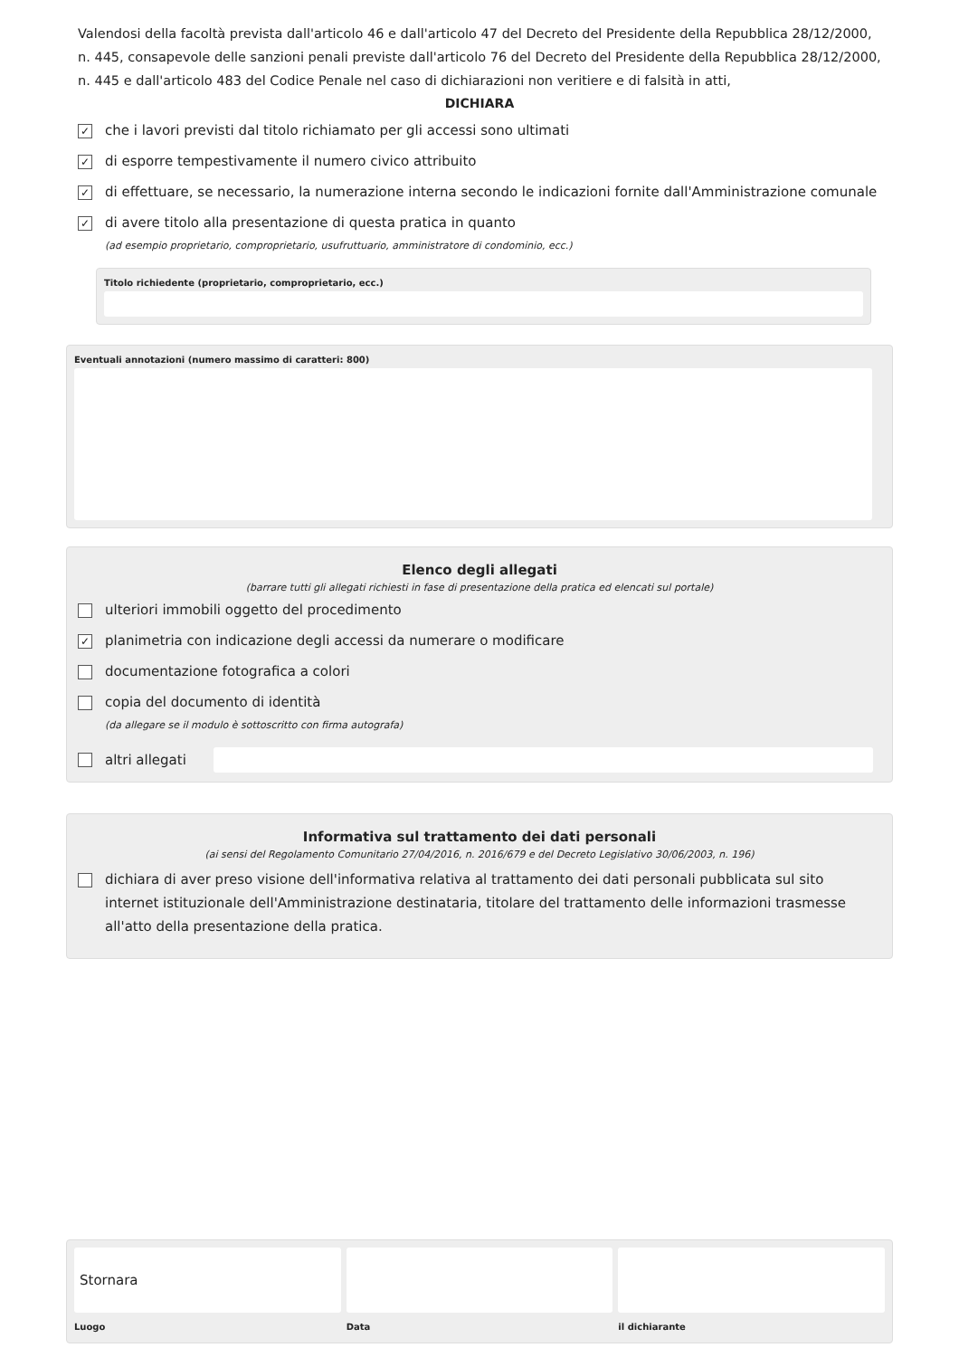Valendosi della facoltà prevista dall'articolo 46 e dall'articolo 47 del Decreto del Presidente della Repubblica 28/12/2000, n. 445, consapevole delle sanzioni penali previste dall'articolo 76 del Decreto del Presidente della Repubblica 28/12/2000, n. 445 e dall'articolo 483 del Codice Penale nel caso di dichiarazioni non veritiere e di falsità in atti,
DICHIARA
✓ che i lavori previsti dal titolo richiamato per gli accessi sono ultimati
✓ di esporre tempestivamente il numero civico attribuito
✓ di effettuare, se necessario, la numerazione interna secondo le indicazioni fornite dall'Amministrazione comunale
✓ di avere titolo alla presentazione di questa pratica in quanto
(ad esempio proprietario, comproprietario, usufruttuario, amministratore di condominio, ecc.)
Titolo richiedente (proprietario, comproprietario, ecc.)
Eventuali annotazioni (numero massimo di caratteri: 800)
Elenco degli allegati
(barrare tutti gli allegati richiesti in fase di presentazione della pratica ed elencati sul portale)
ulteriori immobili oggetto del procedimento
✓ planimetria con indicazione degli accessi da numerare o modificare
documentazione fotografica a colori
copia del documento di identità
(da allegare se il modulo è sottoscritto con firma autografa)
altri allegati
Informativa sul trattamento dei dati personali
(ai sensi del Regolamento Comunitario 27/04/2016, n. 2016/679 e del Decreto Legislativo 30/06/2003, n. 196)
dichiara di aver preso visione dell'informativa relativa al trattamento dei dati personali pubblicata sul sito internet istituzionale dell'Amministrazione destinataria, titolare del trattamento delle informazioni trasmesse all'atto della presentazione della pratica.
Stornara
Luogo
Data il dichiarante